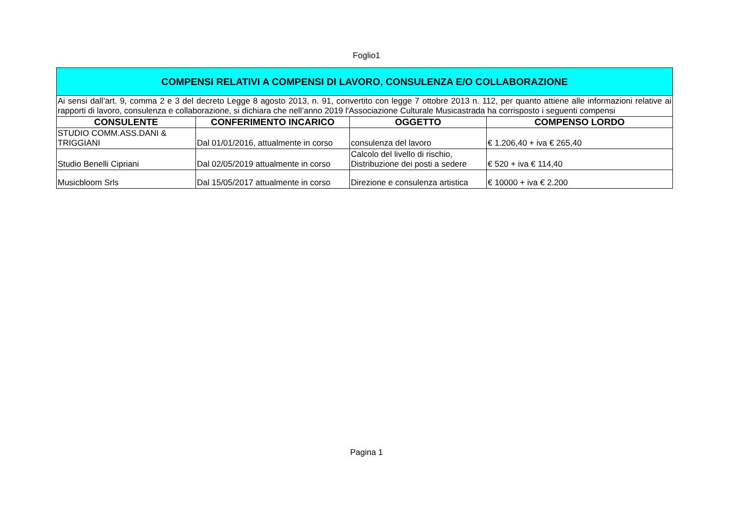Foglio1
| COMPENSI RELATIVI A COMPENSI DI LAVORO, CONSULENZA E/O COLLABORAZIONE | | | |
| Ai sensi dall’art. 9, comma 2 e 3 del decreto Legge 8 agosto 2013, n. 91, convertito con legge 7 ottobre 2013 n. 112, per quanto attiene alle informazioni relative ai rapporti di lavoro, consulenza e collaborazione, si dichiara che nell’anno 2019 l'Associazione Culturale Musicastrada ha corrisposto i seguenti compensi | | | |
| CONSULENTE | CONFERIMENTO INCARICO | OGGETTO | COMPENSO LORDO |
| STUDIO COMM.ASS.DANI & TRIGGIANI | Dal 01/01/2016, attualmente in corso | consulenza del lavoro | € 1.206,40 + iva € 265,40 |
| Studio Benelli Cipriani | Dal 02/05/2019 attualmente in corso | Calcolo del livello di rischio, Distribuzione dei posti a sedere | € 520 + iva € 114,40 |
| Musicbloom Srls | Dal 15/05/2017 attualmente in corso | Direzione e consulenza artistica | € 10000 + iva € 2.200 |
Pagina 1